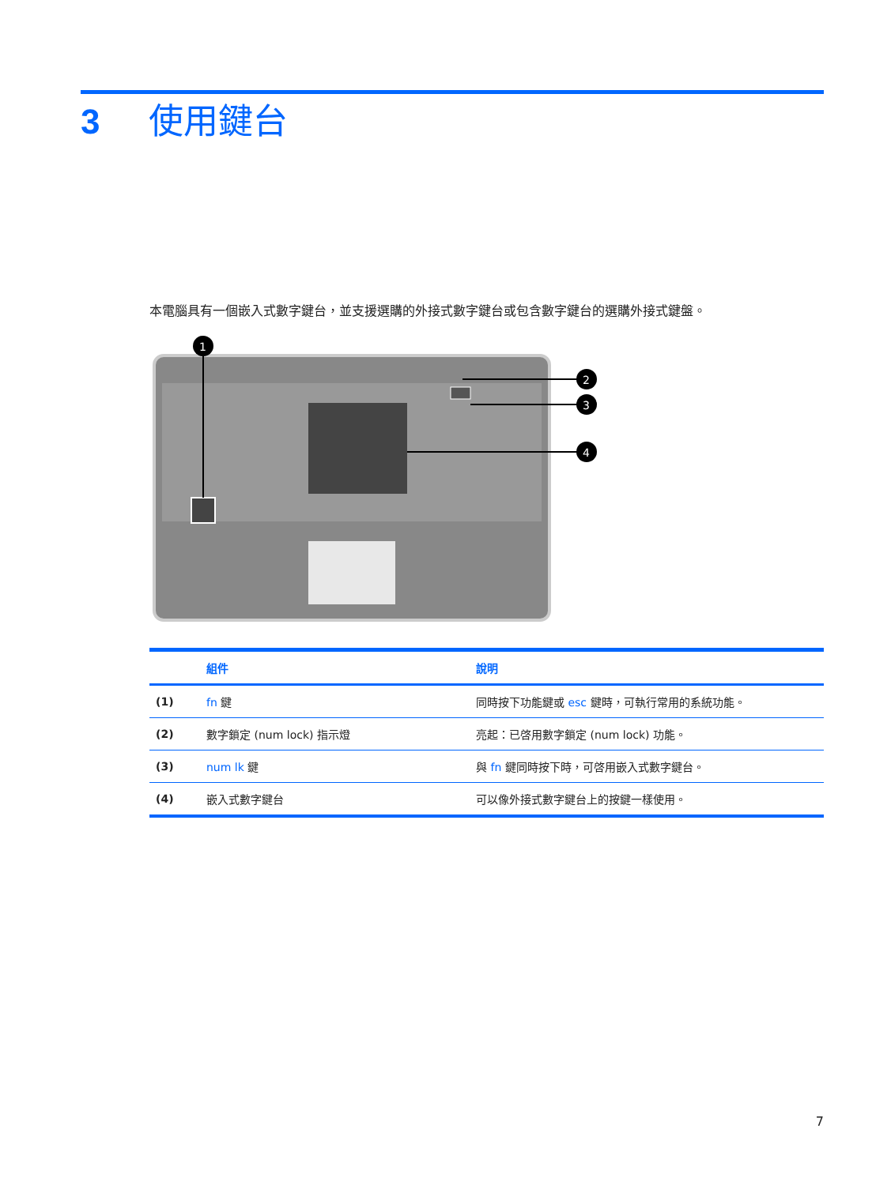3 使用鍵台
本電腦具有一個嵌入式數字鍵台，並支援選購的外接式數字鍵台或包含數字鍵台的選購外接式鍵盤。
1
2
3
4
| | 組件 | 說明 |
| --- | --- | --- |
| (1) | fn 鍵 | 同時按下功能鍵或 esc 鍵時，可執行常用的系統功能。 |
| (2) | 數字鎖定 (num lock) 指示燈 | 亮起：已啓用數字鎖定 (num lock) 功能。 |
| (3) | num lk 鍵 | 與 fn 鍵同時按下時，可啓用嵌入式數字鍵台。 |
| (4) | 嵌入式數字鍵台 | 可以像外接式數字鍵台上的按鍵一樣使用。 |
7